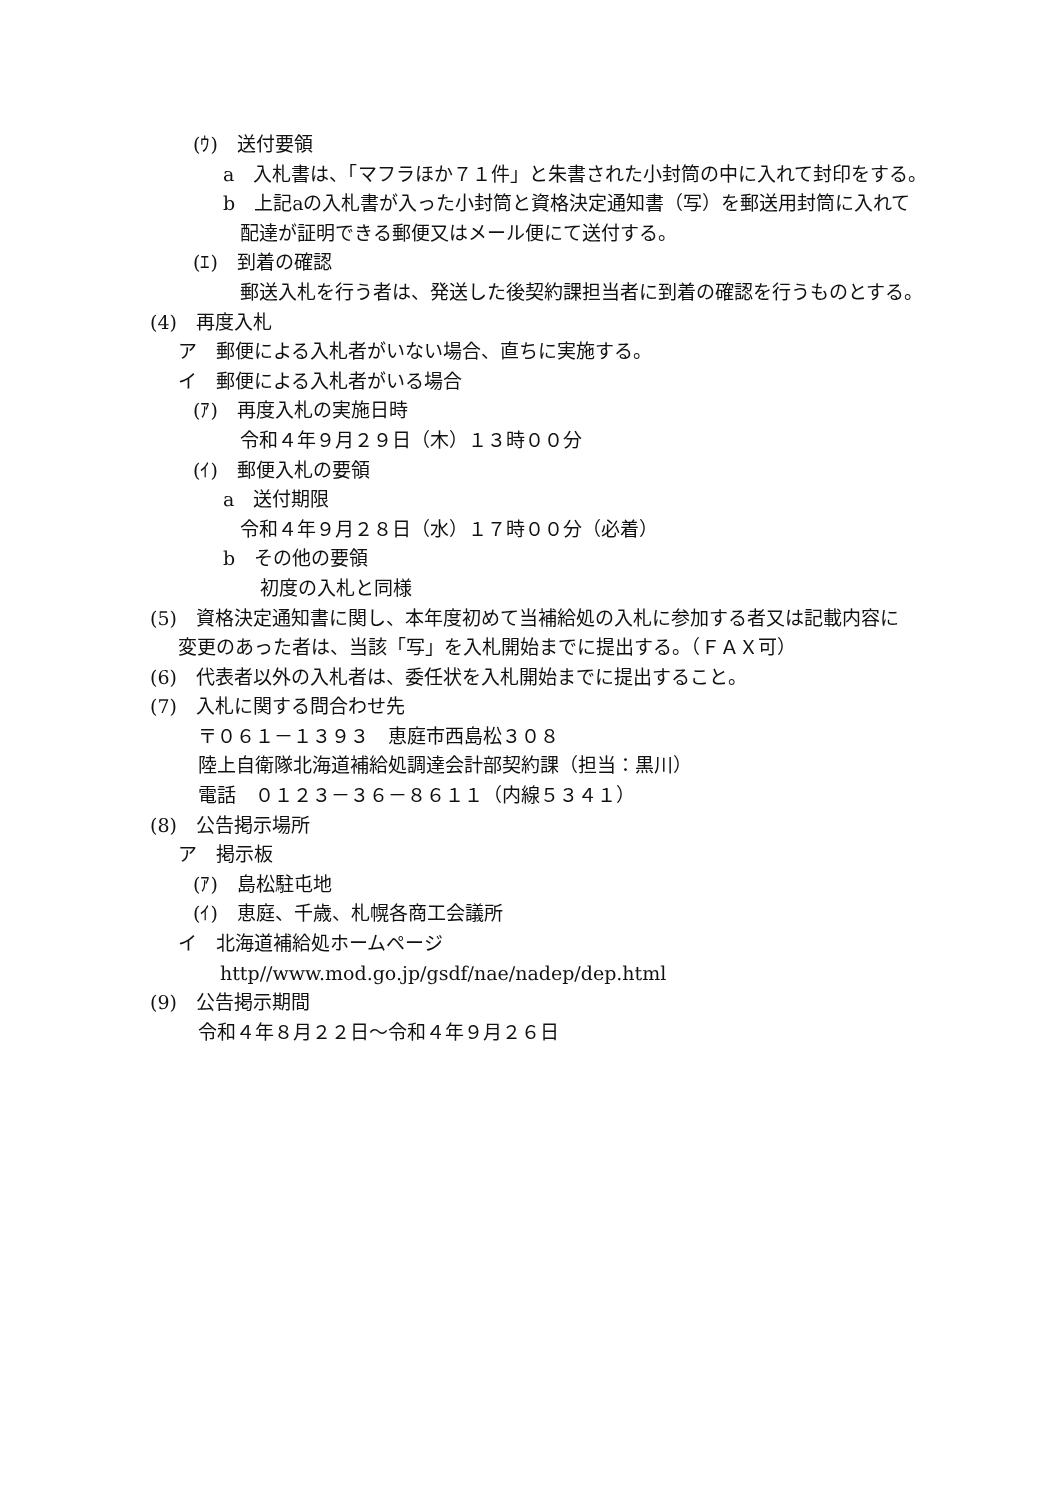(ｳ)　送付要領
a　入札書は、「マフラほか７１件」と朱書された小封筒の中に入れて封印をする。
b　上記aの入札書が入った小封筒と資格決定通知書（写）を郵送用封筒に入れて
配達が証明できる郵便又はメール便にて送付する。
(ｴ)　到着の確認
郵送入札を行う者は、発送した後契約課担当者に到着の確認を行うものとする。
(4)　再度入札
ア　郵便による入札者がいない場合、直ちに実施する。
イ　郵便による入札者がいる場合
(ｱ)　再度入札の実施日時
令和４年９月２９日（木）１３時００分
(ｲ)　郵便入札の要領
a　送付期限
令和４年９月２８日（水）１７時００分（必着）
b　その他の要領
初度の入札と同様
(5)　資格決定通知書に関し、本年度初めて当補給処の入札に参加する者又は記載内容に
変更のあった者は、当該「写」を入札開始までに提出する。（ＦＡＸ可）
(6)　代表者以外の入札者は、委任状を入札開始までに提出すること。
(7)　入札に関する問合わせ先
〒０６１－１３９３　恵庭市西島松３０８
陸上自衛隊北海道補給処調達会計部契約課（担当：黒川）
電話　０１２３－３６－８６１１（内線５３４１）
(8)　公告掲示場所
ア　掲示板
(ｱ)　島松駐屯地
(ｲ)　恵庭、千歳、札幌各商工会議所
イ　北海道補給処ホームページ
http//www.mod.go.jp/gsdf/nae/nadep/dep.html
(9)　公告掲示期間
令和４年８月２２日～令和４年９月２６日